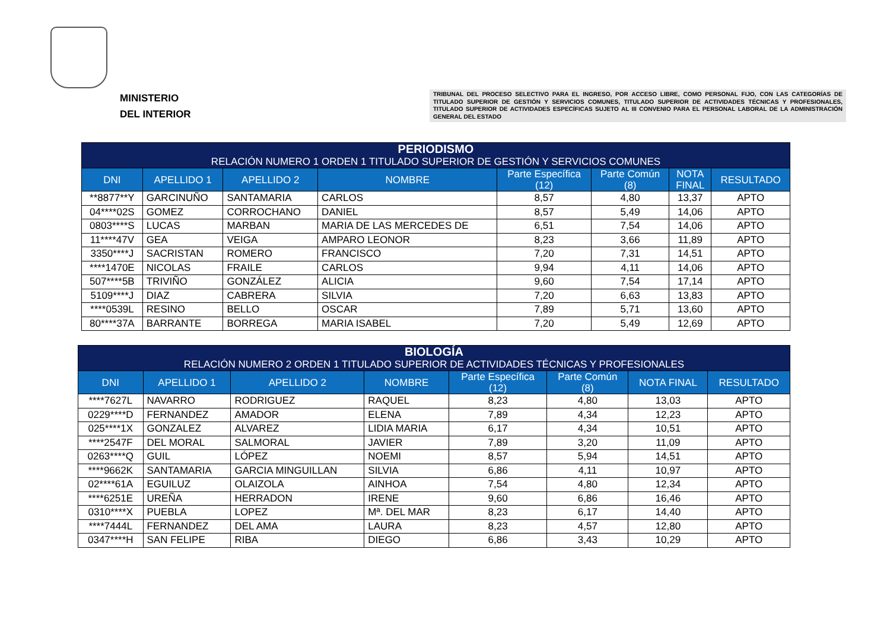MINISTERIO
DEL INTERIOR
TRIBUNAL DEL PROCESO SELECTIVO PARA EL INGRESO, POR ACCESO LIBRE, COMO PERSONAL FIJO, CON LAS CATEGORÍAS DE TITULADO SUPERIOR DE GESTIÓN Y SERVICIOS COMUNES, TITULADO SUPERIOR DE ACTIVIDADES TÉCNICAS Y PROFESIONALES, TITULADO SUPERIOR DE ACTIVIDADES ESPECÍFICAS SUJETO AL III CONVENIO PARA EL PERSONAL LABORAL DE LA ADMINISTRACIÓN GENERAL DEL ESTADO
| PERIODISMO RELACIÓN NUMERO 1 ORDEN 1 TITULADO SUPERIOR DE GESTIÓN Y SERVICIOS COMUNES | | | | | | | |
| --- | --- | --- | --- | --- | --- | --- | --- |
| DNI | APELLIDO 1 | APELLIDO 2 | NOMBRE | Parte Específica (12) | Parte Común (8) | NOTA FINAL | RESULTADO |
| **8877**Y | GARCINUÑO | SANTAMARIA | CARLOS | 8,57 | 4,80 | 13,37 | APTO |
| 04****02S | GOMEZ | CORROCHANO | DANIEL | 8,57 | 5,49 | 14,06 | APTO |
| 0803****S | LUCAS | MARBAN | MARIA DE LAS MERCEDES DE | 6,51 | 7,54 | 14,06 | APTO |
| 11****47V | GEA | VEIGA | AMPARO LEONOR | 8,23 | 3,66 | 11,89 | APTO |
| 3350****J | SACRISTAN | ROMERO | FRANCISCO | 7,20 | 7,31 | 14,51 | APTO |
| ****1470E | NICOLAS | FRAILE | CARLOS | 9,94 | 4,11 | 14,06 | APTO |
| 507****5B | TRIVIÑO | GONZÁLEZ | ALICIA | 9,60 | 7,54 | 17,14 | APTO |
| 5109****J | DIAZ | CABRERA | SILVIA | 7,20 | 6,63 | 13,83 | APTO |
| ****0539L | RESINO | BELLO | OSCAR | 7,89 | 5,71 | 13,60 | APTO |
| 80****37A | BARRANTE | BORREGA | MARIA ISABEL | 7,20 | 5,49 | 12,69 | APTO |
| BIOLOGÍA RELACIÓN NUMERO 2 ORDEN 1 TITULADO SUPERIOR DE ACTIVIDADES TÉCNICAS Y PROFESIONALES | | | | | | | |
| --- | --- | --- | --- | --- | --- | --- | --- |
| DNI | APELLIDO 1 | APELLIDO 2 | NOMBRE | Parte Específica (12) | Parte Común (8) | NOTA FINAL | RESULTADO |
| ****7627L | NAVARRO | RODRIGUEZ | RAQUEL | 8,23 | 4,80 | 13,03 | APTO |
| 0229****D | FERNANDEZ | AMADOR | ELENA | 7,89 | 4,34 | 12,23 | APTO |
| 025****1X | GONZALEZ | ALVAREZ | LIDIA MARIA | 6,17 | 4,34 | 10,51 | APTO |
| ****2547F | DEL MORAL | SALMORAL | JAVIER | 7,89 | 3,20 | 11,09 | APTO |
| 0263****Q | GUIL | LÓPEZ | NOEMI | 8,57 | 5,94 | 14,51 | APTO |
| ****9662K | SANTAMARIA | GARCIA MINGUILLAN | SILVIA | 6,86 | 4,11 | 10,97 | APTO |
| 02****61A | EGUILUZ | OLAIZOLA | AINHOA | 7,54 | 4,80 | 12,34 | APTO |
| ****6251E | UREÑA | HERRADON | IRENE | 9,60 | 6,86 | 16,46 | APTO |
| 0310****X | PUEBLA | LOPEZ | Mª. DEL MAR | 8,23 | 6,17 | 14,40 | APTO |
| ****7444L | FERNANDEZ | DEL AMA | LAURA | 8,23 | 4,57 | 12,80 | APTO |
| 0347****H | SAN FELIPE | RIBA | DIEGO | 6,86 | 3,43 | 10,29 | APTO |